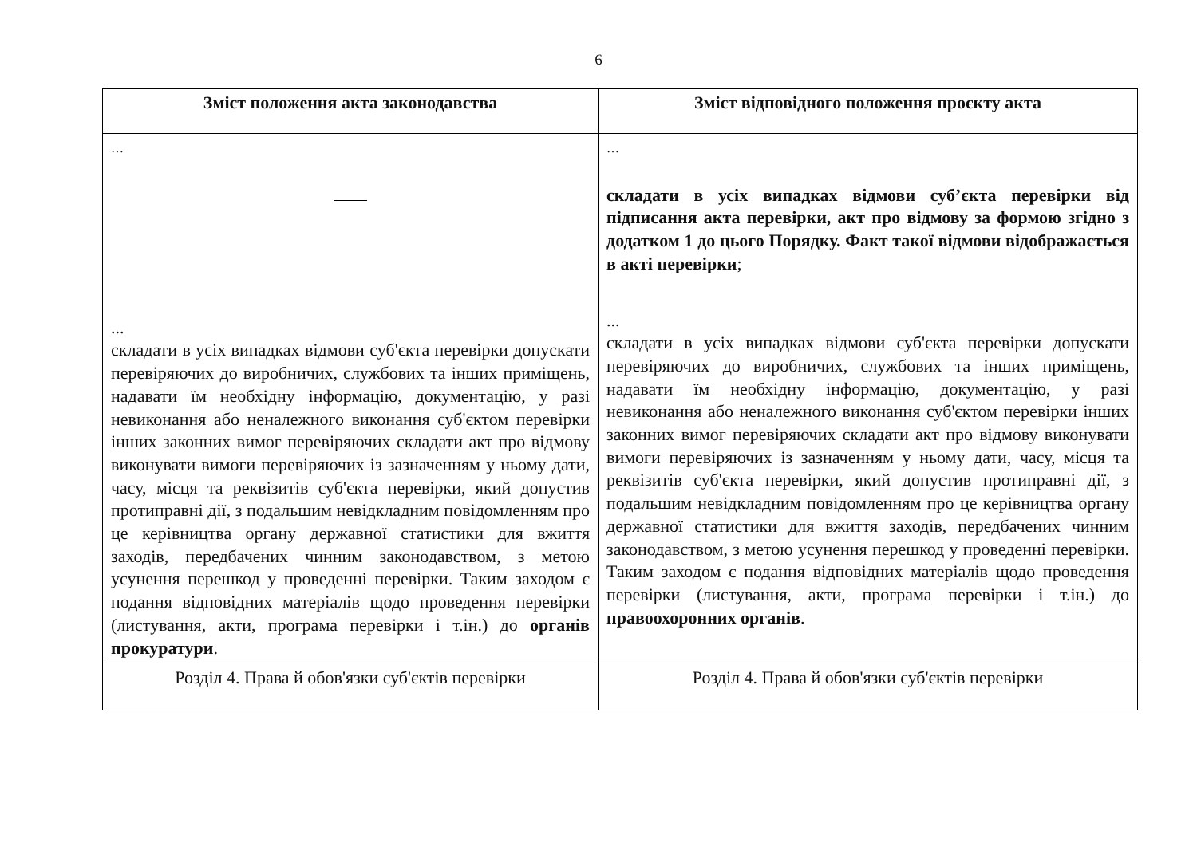6
| Зміст положення акта законодавства | Зміст відповідного положення проєкту акта |
| --- | --- |
| … ... складати в усіх випадках відмови суб'єкта перевірки допускати перевіряючих до виробничих, службових та інших приміщень, надавати їм необхідну інформацію, документацію, у разі невиконання або неналежного виконання суб'єктом перевірки інших законних вимог перевіряючих складати акт про відмову виконувати вимоги перевіряючих із зазначенням у ньому дати, часу, місця та реквізитів суб'єкта перевірки, який допустив протиправні дії, з подальшим невідкладним повідомленням про це керівництва органу державної статистики для вжиття заходів, передбачених чинним законодавством, з метою усунення перешкод у проведенні перевірки. Таким заходом є подання відповідних матеріалів щодо проведення перевірки (листування, акти, програма перевірки і т.ін.) до органів прокуратури . | … складати в усіх випадках відмови суб’єкта перевірки від підписання акта перевірки, акт про відмову за формою згідно з додатком 1 до цього Порядку. Факт такої відмови відображається в акті перевірки ; ... складати в усіх випадках відмови суб'єкта перевірки допускати перевіряючих до виробничих, службових та інших приміщень, надавати їм необхідну інформацію, документацію, у разі невиконання або неналежного виконання суб'єктом перевірки інших законних вимог перевіряючих складати акт про відмову виконувати вимоги перевіряючих із зазначенням у ньому дати, часу, місця та реквізитів суб'єкта перевірки, який допустив протиправні дії, з подальшим невідкладним повідомленням про це керівництва органу державної статистики для вжиття заходів, передбачених чинним законодавством, з метою усунення перешкод у проведенні перевірки. Таким заходом є подання відповідних матеріалів щодо проведення перевірки (листування, акти, програма перевірки і т.ін.) до правоохоронних органів . |
| Розділ 4. Права й обов'язки суб'єктів перевірки | Розділ 4. Права й обов'язки суб'єктів перевірки |